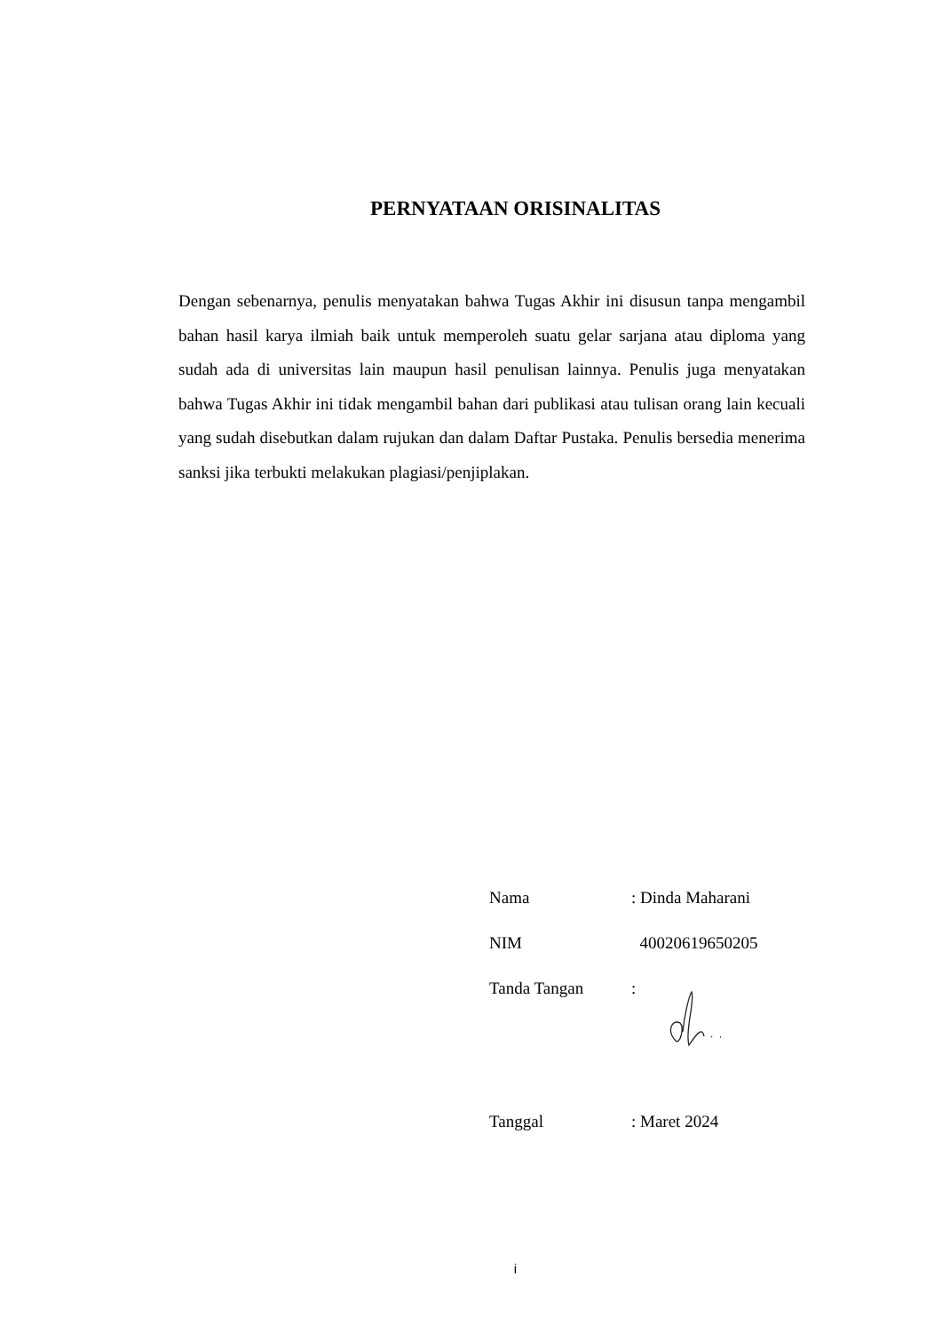PERNYATAAN ORISINALITAS
Dengan sebenarnya, penulis menyatakan bahwa Tugas Akhir ini disusun tanpa mengambil bahan hasil karya ilmiah baik untuk memperoleh suatu gelar sarjana atau diploma yang sudah ada di universitas lain maupun hasil penulisan lainnya. Penulis juga menyatakan bahwa Tugas Akhir ini tidak mengambil bahan dari publikasi atau tulisan orang lain kecuali yang sudah disebutkan dalam rujukan dan dalam Daftar Pustaka. Penulis bersedia menerima sanksi jika terbukti melakukan plagiasi/penjiplakan.
| Nama | : Dinda Maharani |
| NIM | 40020619650205 |
| Tanda Tangan | : |
| Tanggal | : Maret 2024 |
i